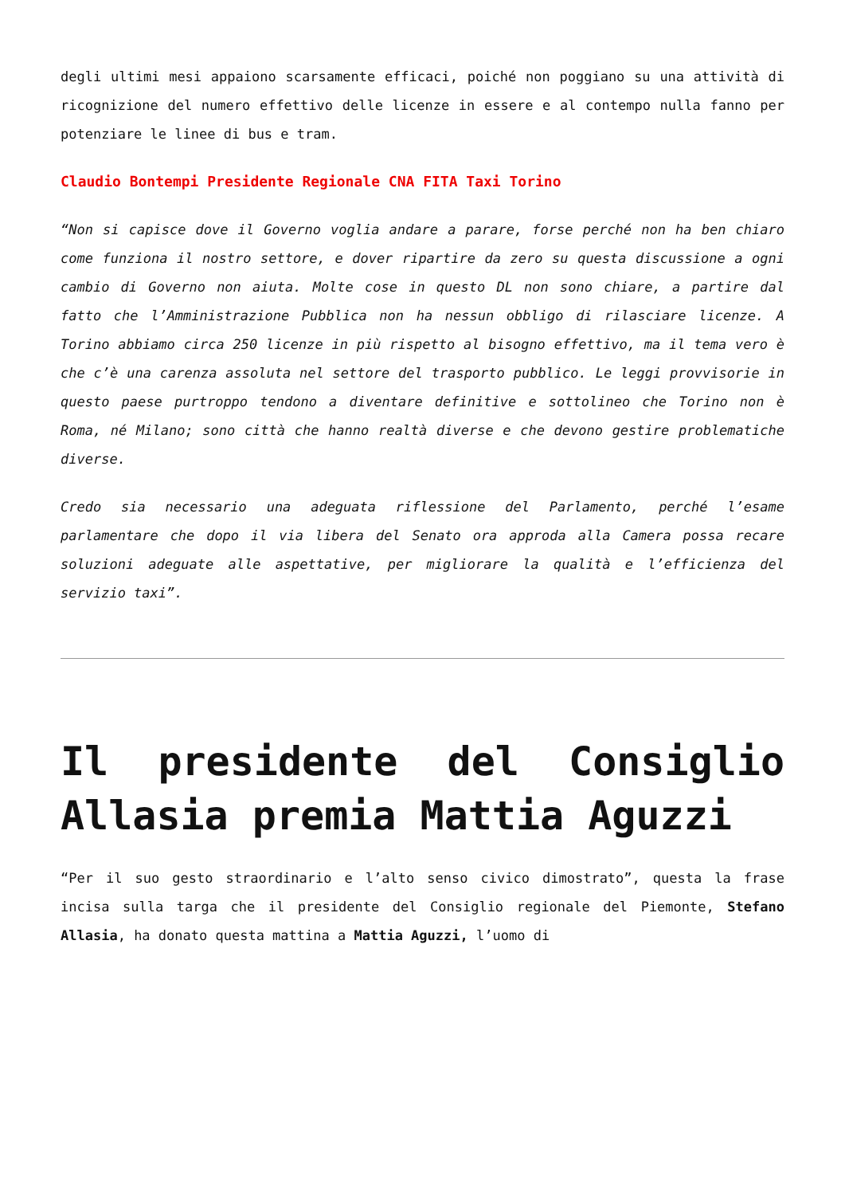degli ultimi mesi appaiono scarsamente efficaci, poiché non poggiano su una attività di ricognizione del numero effettivo delle licenze in essere e al contempo nulla fanno per potenziare le linee di bus e tram.
Claudio Bontempi Presidente Regionale CNA FITA Taxi Torino
“Non si capisce dove il Governo voglia andare a parare, forse perché non ha ben chiaro come funziona il nostro settore, e dover ripartire da zero su questa discussione a ogni cambio di Governo non aiuta. Molte cose in questo DL non sono chiare, a partire dal fatto che l’Amministrazione Pubblica non ha nessun obbligo di rilasciare licenze. A Torino abbiamo circa 250 licenze in più rispetto al bisogno effettivo, ma il tema vero è che c’è una carenza assoluta nel settore del trasporto pubblico. Le leggi provvisorie in questo paese purtroppo tendono a diventare definitive e sottolineo che Torino non è Roma, né Milano; sono città che hanno realtà diverse e che devono gestire problematiche diverse.
Credo sia necessario una adeguata riflessione del Parlamento, perché l’esame parlamentare che dopo il via libera del Senato ora approda alla Camera possa recare soluzioni adeguate alle aspettative, per migliorare la qualità e l’efficienza del servizio taxi”.
Il presidente del Consiglio Allasia premia Mattia Aguzzi
“Per il suo gesto straordinario e l’alto senso civico dimostrato”, questa la frase incisa sulla targa che il presidente del Consiglio regionale del Piemonte, Stefano Allasia, ha donato questa mattina a Mattia Aguzzi, l’uomo di